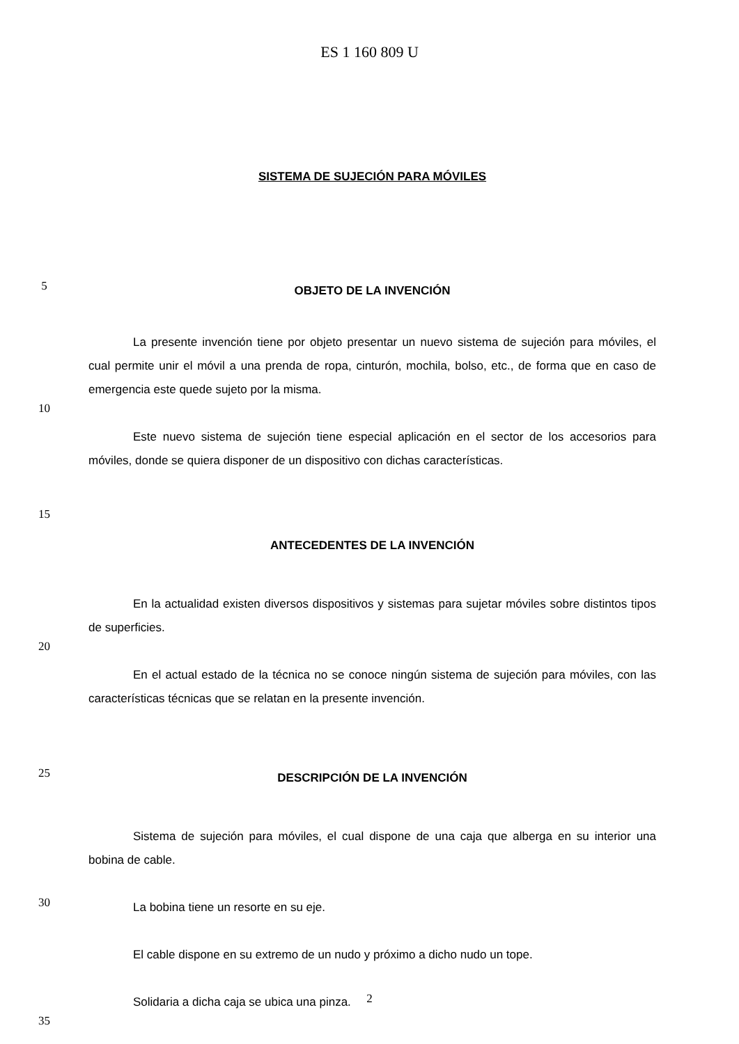ES 1 160 809 U
SISTEMA DE SUJECIÓN PARA MÓVILES
5
OBJETO DE LA INVENCIÓN
La presente invención tiene por objeto presentar un nuevo sistema de sujeción para móviles, el cual permite unir el móvil a una prenda de ropa, cinturón, mochila, bolso, etc., de forma que en caso de emergencia este quede sujeto por la misma.
10
Este nuevo sistema de sujeción tiene especial aplicación en el sector de los accesorios para móviles, donde se quiera disponer de un dispositivo con dichas características.
15
ANTECEDENTES DE LA INVENCIÓN
En la actualidad existen diversos dispositivos y sistemas para sujetar móviles sobre distintos tipos de superficies.
20
En el actual estado de la técnica no se conoce ningún sistema de sujeción para móviles, con las características técnicas que se relatan en la presente invención.
25
DESCRIPCIÓN DE LA INVENCIÓN
Sistema de sujeción para móviles, el cual dispone de una caja que alberga en su interior una bobina de cable.
30
La bobina tiene un resorte en su eje.
El cable dispone en su extremo de un nudo y próximo a dicho nudo un tope.
Solidaria a dicha caja se ubica una pinza.
35
2